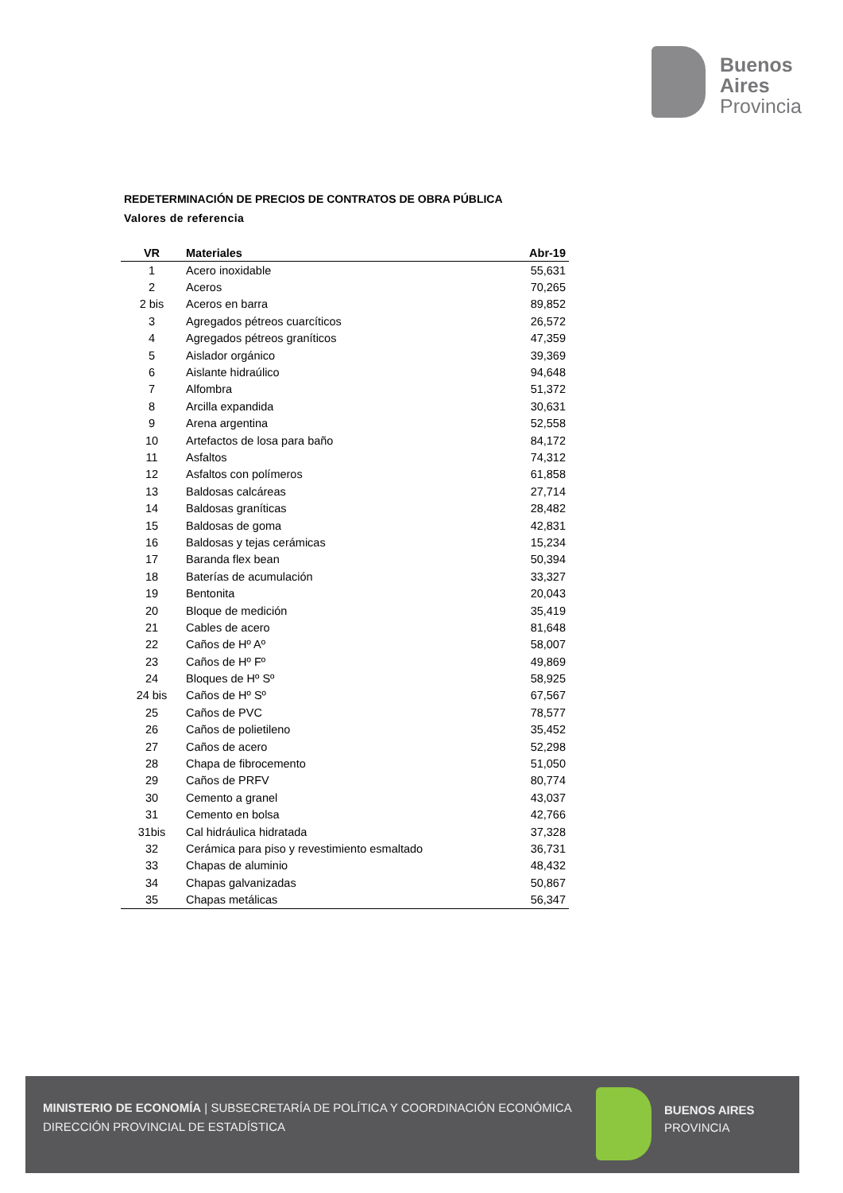Buenos
Aires
Provincia
REDETERMINACIÓN DE PRECIOS DE CONTRATOS DE OBRA PÚBLICA
Valores de referencia
| VR | Materiales | Abr-19 |
| --- | --- | --- |
| 1 | Acero inoxidable | 55,631 |
| 2 | Aceros | 70,265 |
| 2 bis | Aceros en barra | 89,852 |
| 3 | Agregados pétreos cuarcíticos | 26,572 |
| 4 | Agregados pétreos graníticos | 47,359 |
| 5 | Aislador orgánico | 39,369 |
| 6 | Aislante hidraúlico | 94,648 |
| 7 | Alfombra | 51,372 |
| 8 | Arcilla expandida | 30,631 |
| 9 | Arena argentina | 52,558 |
| 10 | Artefactos de losa para baño | 84,172 |
| 11 | Asfaltos | 74,312 |
| 12 | Asfaltos con polímeros | 61,858 |
| 13 | Baldosas calcáreas | 27,714 |
| 14 | Baldosas graníticas | 28,482 |
| 15 | Baldosas de goma | 42,831 |
| 16 | Baldosas y tejas cerámicas | 15,234 |
| 17 | Baranda flex bean | 50,394 |
| 18 | Baterías de acumulación | 33,327 |
| 19 | Bentonita | 20,043 |
| 20 | Bloque de medición | 35,419 |
| 21 | Cables de acero | 81,648 |
| 22 | Caños de Hº Aº | 58,007 |
| 23 | Caños de Hº Fº | 49,869 |
| 24 | Bloques de Hº Sº | 58,925 |
| 24 bis | Caños de Hº Sº | 67,567 |
| 25 | Caños de PVC | 78,577 |
| 26 | Caños de polietileno | 35,452 |
| 27 | Caños de acero | 52,298 |
| 28 | Chapa de fibrocemento | 51,050 |
| 29 | Caños de PRFV | 80,774 |
| 30 | Cemento a granel | 43,037 |
| 31 | Cemento en bolsa | 42,766 |
| 31bis | Cal hidráulica hidratada | 37,328 |
| 32 | Cerámica para piso y revestimiento esmaltado | 36,731 |
| 33 | Chapas de aluminio | 48,432 |
| 34 | Chapas galvanizadas | 50,867 |
| 35 | Chapas metálicas | 56,347 |
MINISTERIO DE ECONOMÍA | SUBSECRETARÍA DE POLÍTICA Y COORDINACIÓN ECONÓMICA
DIRECCIÓN PROVINCIAL DE ESTADÍSTICA
BUENOS AIRES
PROVINCIA